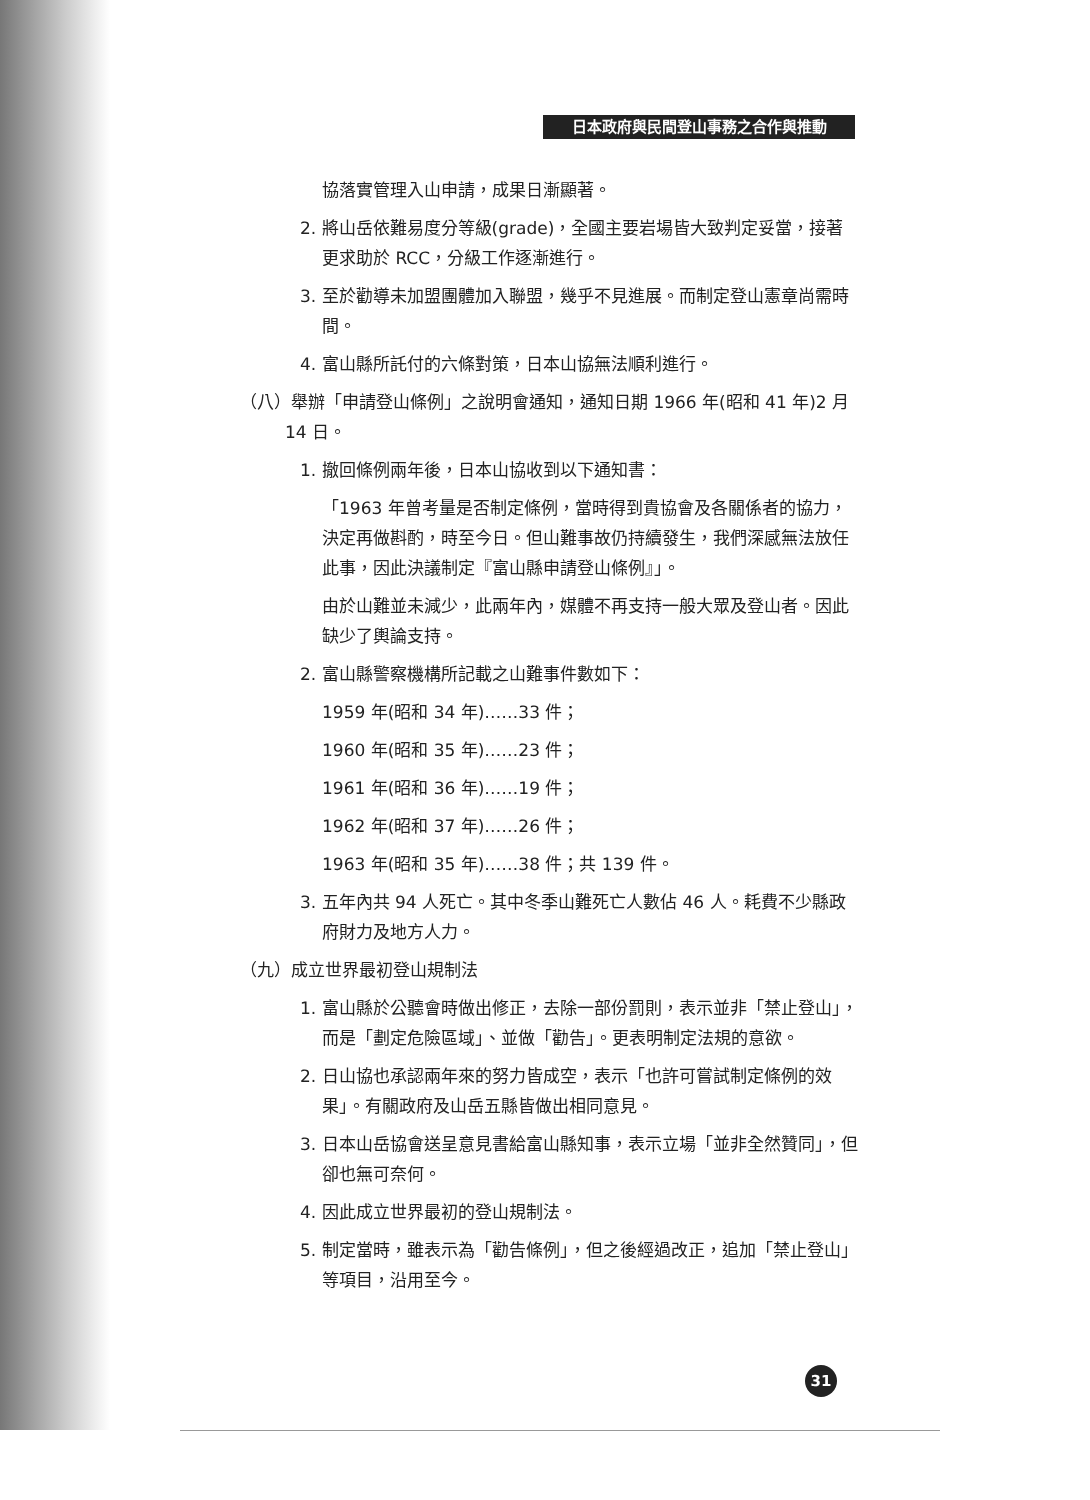日本政府與民間登山事務之合作與推動
協落實管理入山申請，成果日漸顯著。
2. 將山岳依難易度分等級(grade)，全國主要岩場皆大致判定妥當，接著更求助於 RCC，分級工作逐漸進行。
3. 至於勸導未加盟團體加入聯盟，幾乎不見進展。而制定登山憲章尚需時間。
4. 富山縣所託付的六條對策，日本山協無法順利進行。
（八）舉辦「申請登山條例」之說明會通知，通知日期 1966 年(昭和 41 年)2 月 14 日。
1. 撤回條例兩年後，日本山協收到以下通知書：
「1963 年曾考量是否制定條例，當時得到貴協會及各關係者的協力，決定再做斟酌，時至今日。但山難事故仍持續發生，我們深感無法放任此事，因此決議制定『富山縣申請登山條例』」。
由於山難並未減少，此兩年內，媒體不再支持一般大眾及登山者。因此缺少了輿論支持。
2. 富山縣警察機構所記載之山難事件數如下：
1959 年(昭和 34 年)……33 件；
1960 年(昭和 35 年)……23 件；
1961 年(昭和 36 年)……19 件；
1962 年(昭和 37 年)……26 件；
1963 年(昭和 35 年)……38 件；共 139 件。
3. 五年內共 94 人死亡。其中冬季山難死亡人數佔 46 人。耗費不少縣政府財力及地方人力。
（九）成立世界最初登山規制法
1. 富山縣於公聽會時做出修正，去除一部份罰則，表示並非「禁止登山」，而是「劃定危險區域」、並做「勸告」。更表明制定法規的意欲。
2. 日山協也承認兩年來的努力皆成空，表示「也許可嘗試制定條例的效果」。有關政府及山岳五縣皆做出相同意見。
3. 日本山岳協會送呈意見書給富山縣知事，表示立場「並非全然贊同」，但卻也無可奈何。
4. 因此成立世界最初的登山規制法。
5. 制定當時，雖表示為「勸告條例」，但之後經過改正，追加「禁止登山」等項目，沿用至今。
31